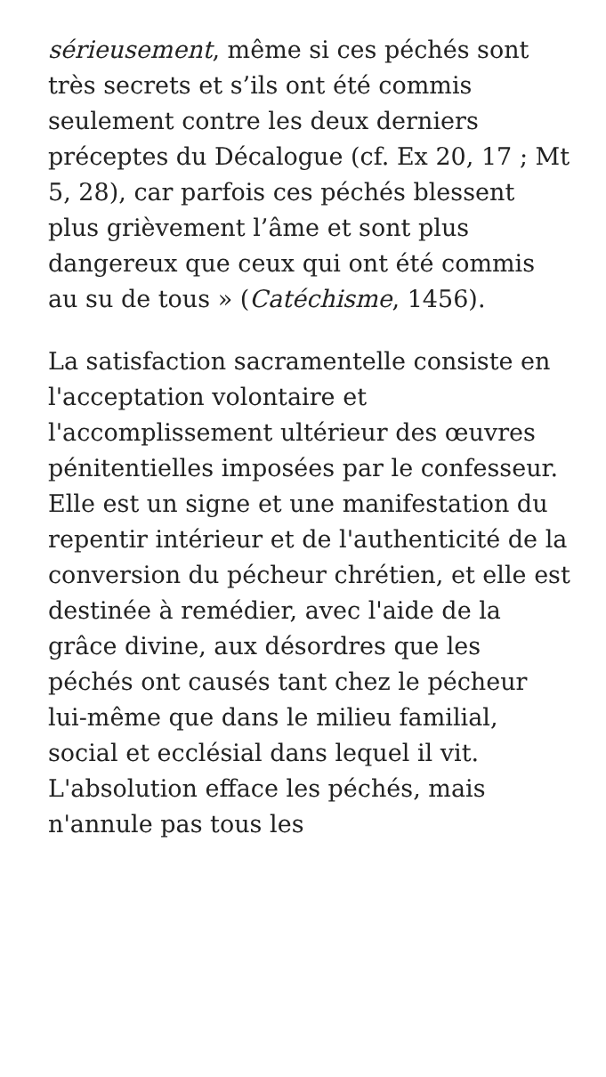sérieusement, même si ces péchés sont très secrets et s’ils ont été commis seulement contre les deux derniers préceptes du Décalogue (cf. Ex 20, 17 ; Mt 5, 28), car parfois ces péchés blessent plus grièvement l’âme et sont plus dangereux que ceux qui ont été commis au su de tous » (Catéchisme, 1456).
La satisfaction sacramentelle consiste en l'acceptation volontaire et l'accomplissement ultérieur des œuvres pénitentielles imposées par le confesseur. Elle est un signe et une manifestation du repentir intérieur et de l'authenticité de la conversion du pécheur chrétien, et elle est destinée à remédier, avec l'aide de la grâce divine, aux désordres que les péchés ont causés tant chez le pécheur lui-même que dans le milieu familial, social et ecclésial dans lequel il vit. L'absolution efface les péchés, mais n'annule pas tous les